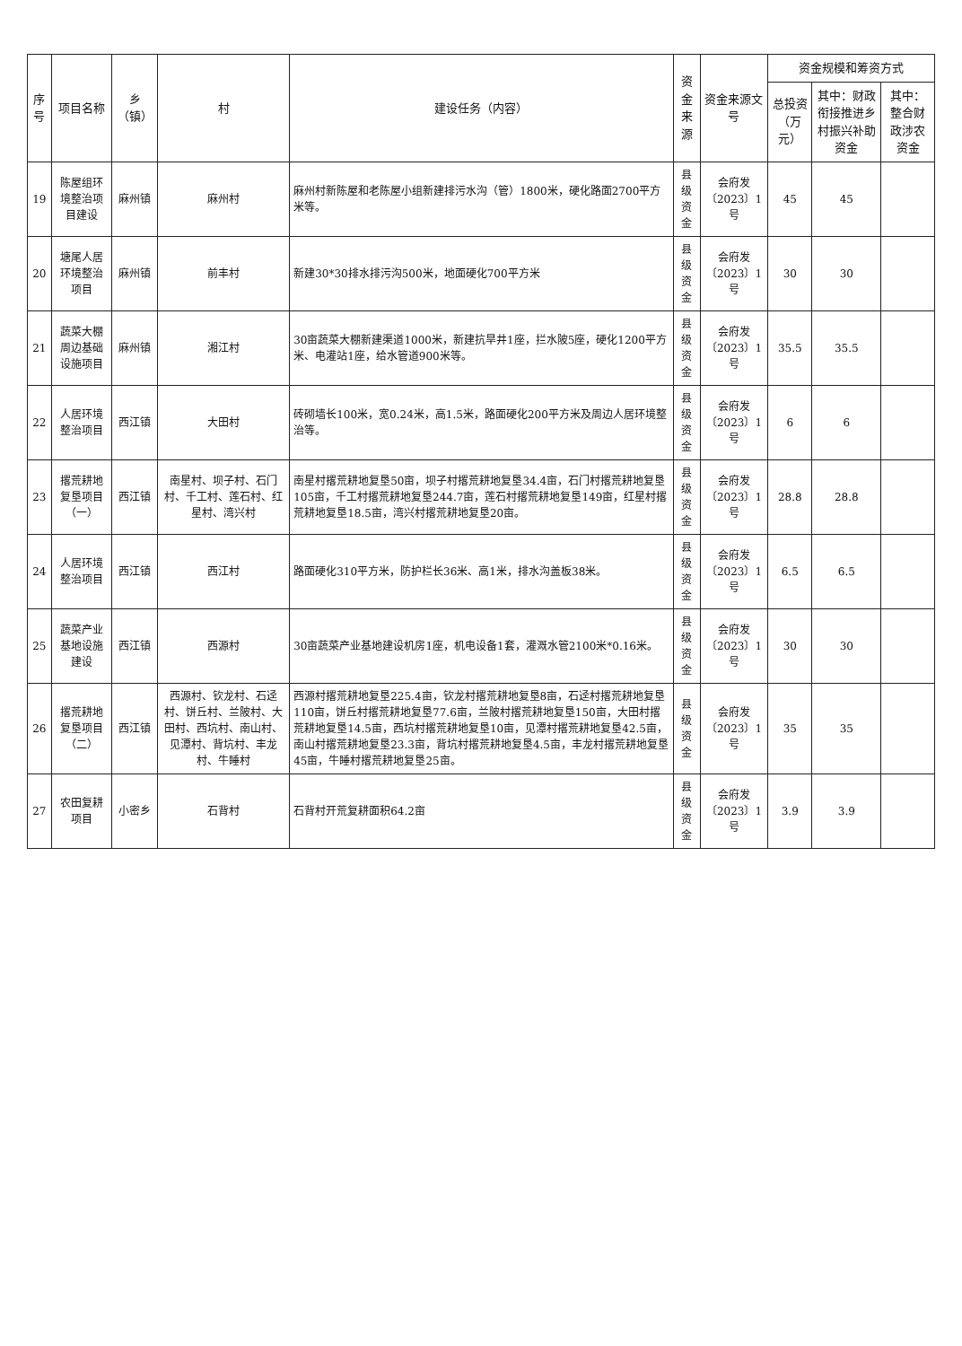| 序号 | 项目名称 | 乡（镇） | 村 | 建设任务（内容） | 资金来源 | 资金来源文号 | 资金规模和筹资方式 | | |
| --- | --- | --- | --- | --- | --- | --- | --- | --- | --- |
| | | | | | | | 总投资（万元） | 其中：财政衔接推进乡村振兴补助资金 | 其中：整合财政涉农资金 |
| 19 | 陈屋组环境整治项目建设 | 麻州镇 | 麻州村 | 麻州村新陈屋和老陈屋小组新建排污水沟（管）1800米，硬化路面2700平方米等。 | 县级资金 | 会府发〔2023〕1号 | 45 | 45 | |
| 20 | 塘尾人居环境整治项目 | 麻州镇 | 前丰村 | 新建30*30排水排污沟500米，地面硬化700平方米 | 县级资金 | 会府发〔2023〕1号 | 30 | 30 | |
| 21 | 蔬菜大棚周边基础设施项目 | 麻州镇 | 湘江村 | 30亩蔬菜大棚新建渠道1000米，新建抗旱井1座，拦水陂5座，硬化1200平方米、电灌站1座，给水管道900米等。 | 县级资金 | 会府发〔2023〕1号 | 35.5 | 35.5 | |
| 22 | 人居环境整治项目 | 西江镇 | 大田村 | 砖砌墙长100米，宽0.24米，高1.5米，路面硬化200平方米及周边人居环境整治等。 | 县级资金 | 会府发〔2023〕1号 | 6 | 6 | |
| 23 | 撂荒耕地复垦项目（一） | 西江镇 | 南星村、坝子村、石门村、千工村、莲石村、红星村、湾兴村 | 南星村撂荒耕地复垦50亩，坝子村撂荒耕地复垦34.4亩，石门村撂荒耕地复垦105亩，千工村撂荒耕地复垦244.7亩，莲石村撂荒耕地复垦149亩，红星村撂荒耕地复垦18.5亩，湾兴村撂荒耕地复垦20亩。 | 县级资金 | 会府发〔2023〕1号 | 28.8 | 28.8 | |
| 24 | 人居环境整治项目 | 西江镇 | 西江村 | 路面硬化310平方米，防护栏长36米、高1米，排水沟盖板38米。 | 县级资金 | 会府发〔2023〕1号 | 6.5 | 6.5 | |
| 25 | 蔬菜产业基地设施建设 | 西江镇 | 西源村 | 30亩蔬菜产业基地建设机房1座，机电设备1套，灌溉水管2100米*0.16米。 | 县级资金 | 会府发〔2023〕1号 | 30 | 30 | |
| 26 | 撂荒耕地复垦项目（二） | 西江镇 | 西源村、钦龙村、石迳村、饼丘村、兰陂村、大田村、西坑村、南山村、见潭村、背坑村、丰龙村、牛睡村 | 西源村撂荒耕地复垦225.4亩，钦龙村撂荒耕地复垦8亩，石迳村撂荒耕地复垦110亩，饼丘村撂荒耕地复垦77.6亩，兰陂村撂荒耕地复垦150亩，大田村撂荒耕地复垦14.5亩，西坑村撂荒耕地复垦10亩，见潭村撂荒耕地复垦42.5亩，南山村撂荒耕地复垦23.3亩，背坑村撂荒耕地复垦4.5亩，丰龙村撂荒耕地复垦45亩，牛睡村撂荒耕地复垦25亩。 | 县级资金 | 会府发〔2023〕1号 | 35 | 35 | |
| 27 | 农田复耕项目 | 小密乡 | 石背村 | 石背村开荒复耕面积64.2亩 | 县级资金 | 会府发〔2023〕1号 | 3.9 | 3.9 | |